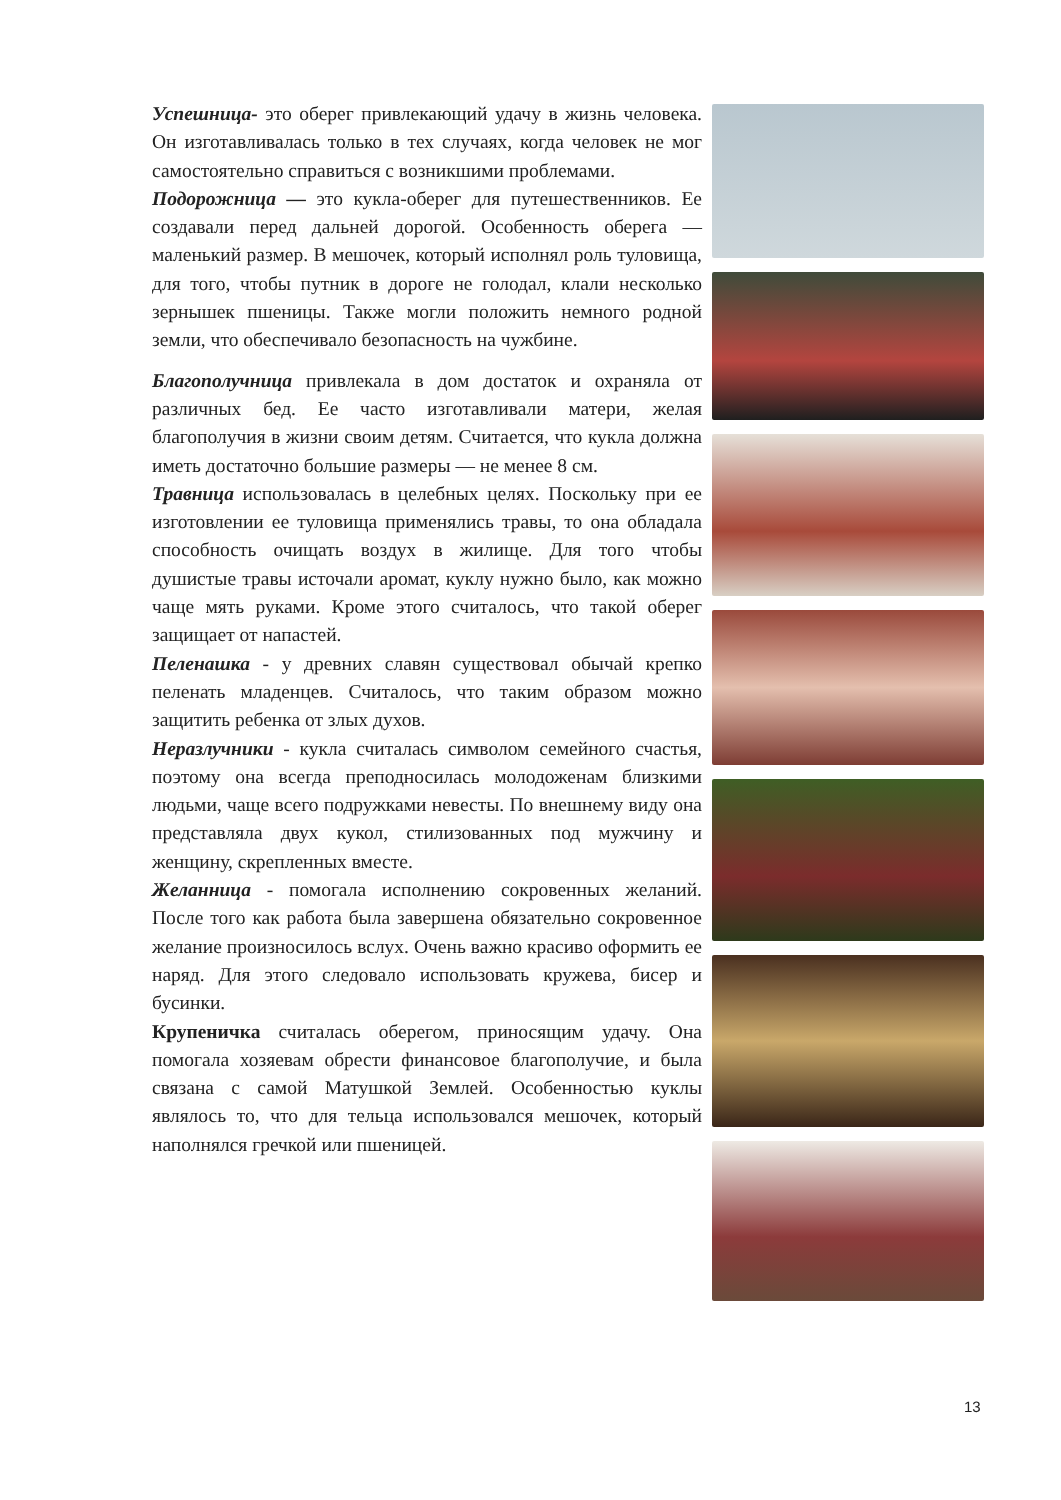Успешница- это оберег привлекающий удачу в жизнь человека. Он изготавливалась только в тех случаях, когда человек не мог самостоятельно справиться с возникшими проблемами.
Подорожница — это кукла-оберег для путешественников. Ее создавали перед дальней дорогой. Особенность оберега — маленький размер. В мешочек, который исполнял роль туловища, для того, чтобы путник в дороге не голодал, клали несколько зернышек пшеницы. Также могли положить немного родной земли, что обеспечивало безопасность на чужбине.
Благополучница привлекала в дом достаток и охраняла от различных бед. Ее часто изготавливали матери, желая благополучия в жизни своим детям. Считается, что кукла должна иметь достаточно большие размеры — не менее 8 см.
Травница использовалась в целебных целях. Поскольку при ее изготовлении ее туловища применялись травы, то она обладала способность очищать воздух в жилище. Для того чтобы душистые травы источали аромат, куклу нужно было, как можно чаще мять руками. Кроме этого считалось, что такой оберег защищает от напастей.
Пеленашка - у древних славян существовал обычай крепко пеленать младенцев. Считалось, что таким образом можно защитить ребенка от злых духов.
Неразлучники - кукла считалась символом семейного счастья, поэтому она всегда преподносилась молодоженам близкими людьми, чаще всего подружками невесты. По внешнему виду она представляла двух кукол, стилизованных под мужчину и женщину, скрепленных вместе.
Желанница - помогала исполнению сокровенных желаний. После того как работа была завершена обязательно сокровенное желание произносилось вслух. Очень важно красиво оформить ее наряд. Для этого следовало использовать кружева, бисер и бусинки.
Крупеничка считалась оберегом, приносящим удачу. Она помогала хозяевам обрести финансовое благополучие, и была связана с самой Матушкой Землей. Особенностью куклы являлось то, что для тельца использовался мешочек, который наполнялся гречкой или пшеницей.
13